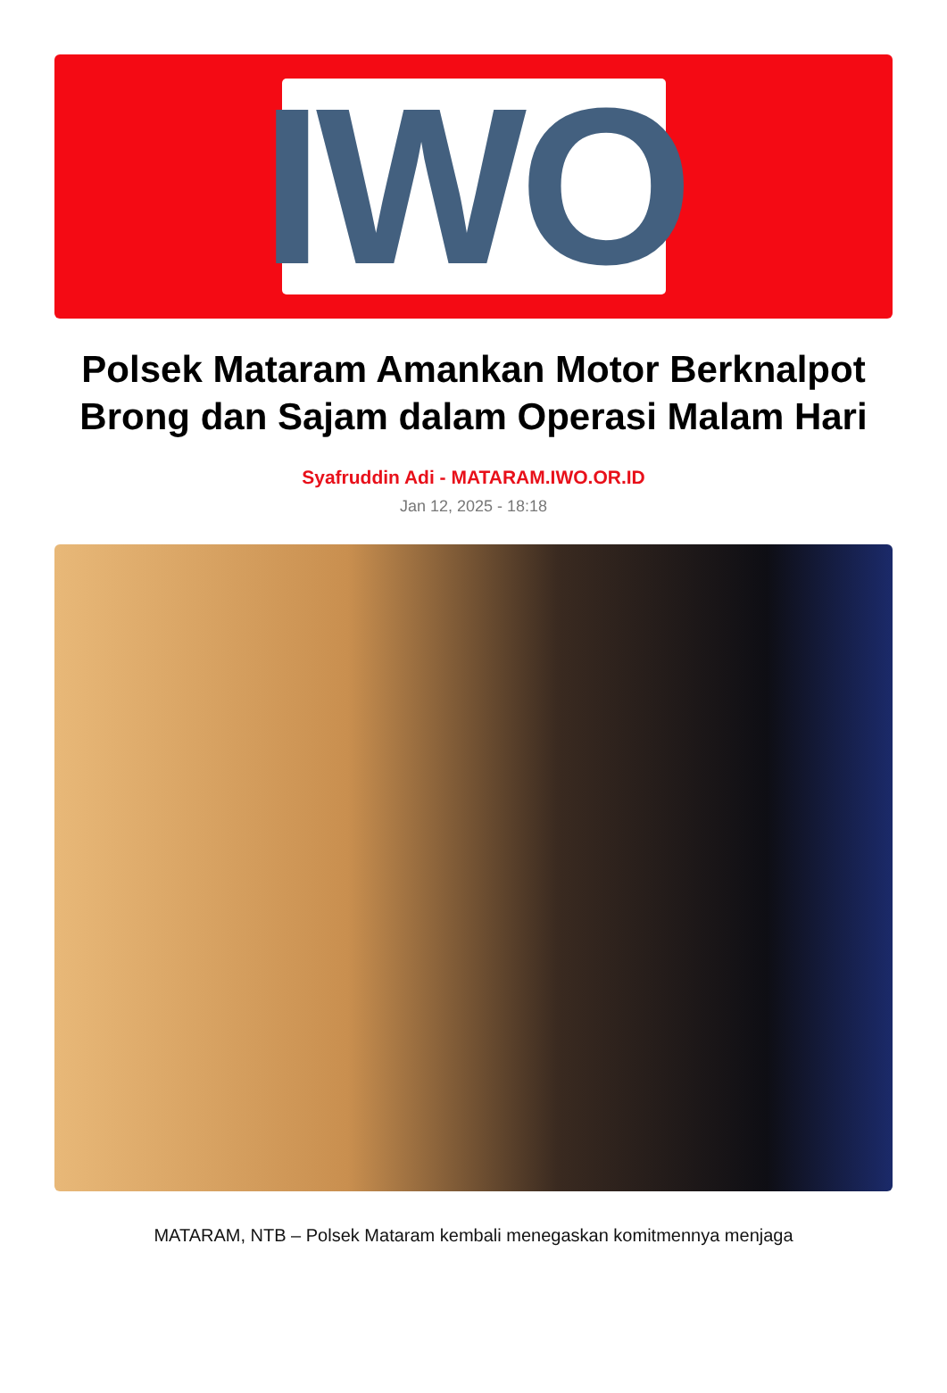IWO
Polsek Mataram Amankan Motor Berknalpot Brong dan Sajam dalam Operasi Malam Hari
Syafruddin Adi - MATARAM.IWO.OR.ID
Jan 12, 2025 - 18:18
MATARAM, NTB – Polsek Mataram kembali menegaskan komitmennya menjaga